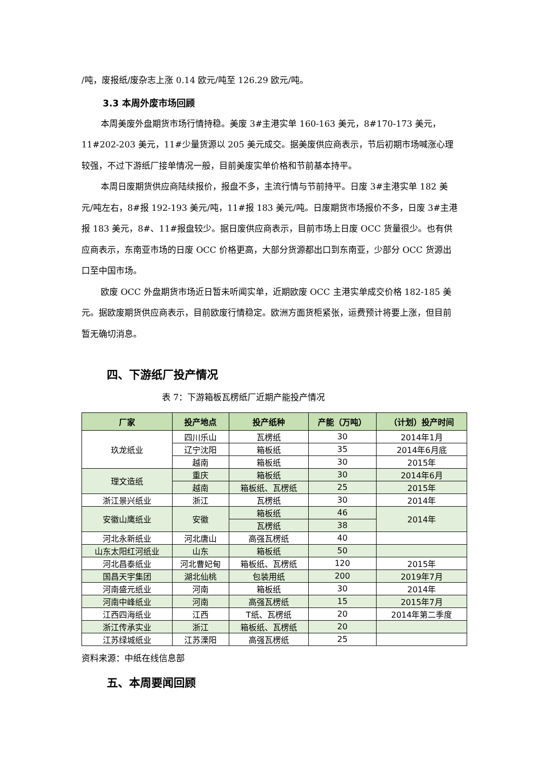/吨，废报纸/废杂志上涨 0.14 欧元/吨至 126.29 欧元/吨。
3.3 本周外废市场回顾
本周美废外盘期货市场行情持稳。美废 3#主港实单 160-163 美元，8#170-173 美元，11#202-203 美元，11#少量货源以 205 美元成交。据美废供应商表示，节后初期市场喊涨心理较强，不过下游纸厂接单情况一般，目前美废实单价格和节前基本持平。
本周日废期货供应商陆续报价，报盘不多，主流行情与节前持平。日废 3#主港实单 182 美元/吨左右，8#报 192-193 美元/吨，11#报 183 美元/吨。日废期货市场报价不多，日废 3#主港报 183 美元，8#、11#报盘较少。据日废供应商表示，目前市场上日废 OCC 货量很少。也有供应商表示，东南亚市场的日废 OCC 价格更高，大部分货源都出口到东南亚，少部分 OCC 货源出口至中国市场。
欧废 OCC 外盘期货市场近日暂未听闻实单，近期欧废 OCC 主港实单成交价格 182-185 美元。据欧废期货供应商表示，目前欧废行情稳定。欧洲方面货柜紧张，运费预计将要上涨，但目前暂无确切消息。
四、下游纸厂投产情况
表 7：下游箱板瓦楞纸厂近期产能投产情况
| 厂家 | 投产地点 | 投产纸种 | 产能（万吨） | （计划）投产时间 |
| --- | --- | --- | --- | --- |
| 玖龙纸业 | 四川乐山 | 瓦楞纸 | 30 | 2014年1月 |
| | 辽宁沈阳 | 箱板纸 | 35 | 2014年6月底 |
| | 越南 | 箱板纸 | 30 | 2015年 |
| 理文造纸 | 重庆 | 箱板纸 | 30 | 2014年6月 |
| | 越南 | 箱板纸、瓦楞纸 | 25 | 2015年 |
| 浙江景兴纸业 | 浙江 | 瓦楞纸 | 30 | 2014年 |
| 安徽山鹰纸业 | 安徽 | 箱板纸 | 46 | 2014年 |
| | | 瓦楞纸 | 38 | |
| 河北永新纸业 | 河北唐山 | 高强瓦楞纸 | 40 | |
| 山东太阳红河纸业 | 山东 | 箱板纸 | 50 | |
| 河北昌泰纸业 | 河北曹妃甸 | 箱板纸、瓦楞纸 | 120 | 2015年 |
| 国昌天宇集团 | 湖北仙桃 | 包装用纸 | 200 | 2019年7月 |
| 河南盛元纸业 | 河南 | 箱板纸 | 30 | 2014年 |
| 河南中峰纸业 | 河南 | 高强瓦楞纸 | 15 | 2015年7月 |
| 江西四海纸业 | 江西 | T纸、瓦楞纸 | 20 | 2014年第二季度 |
| 浙江传承实业 | 浙江 | 箱板纸、瓦楞纸 | 20 | |
| 江苏绿城纸业 | 江苏溧阳 | 高强瓦楞纸 | 25 | |
资料来源：中纸在线信息部
五、本周要闻回顾